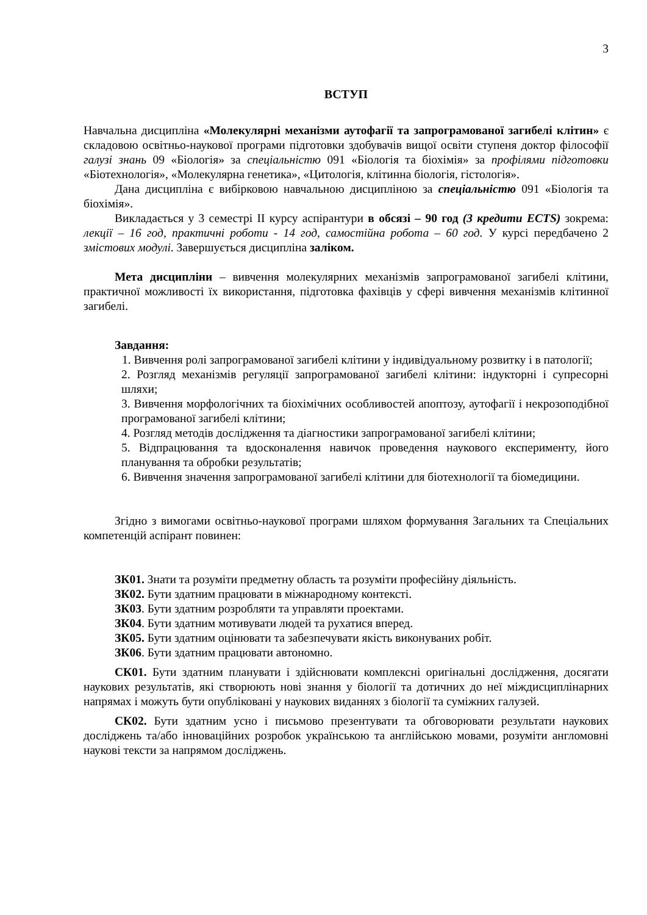3
ВСТУП
Навчальна дисципліна «Молекулярні механізми аутофагії та запрограмованої загибелі клітин» є складовою освітньо-наукової програми підготовки здобувачів вищої освіти ступеня доктор філософії галузі знань 09 «Біологія» за спеціальністю 091 «Біологія та біохімія» за профілями підготовки «Біотехнологія», «Молекулярна генетика», «Цитологія, клітинна біологія, гістологія».
Дана дисципліна є вибірковою навчальною дисципліною за спеціальністю 091 «Біологія та біохімія».
Викладається у 3 семестрі ІІ курсу аспірантури в обсязі – 90 год (3 кредити ECTS) зокрема: лекції – 16 год, практичні роботи - 14 год, самостійна робота – 60 год. У курсі передбачено 2 змістових модулі. Завершується дисципліна заліком.
Мета дисципліни – вивчення молекулярних механізмів запрограмованої загибелі клітини, практичної можливості їх використання, підготовка фахівців у сфері вивчення механізмів клітинної загибелі.
Завдання:
1. Вивчення ролі запрограмованої загибелі клітини у індивідуальному розвитку і в патології;
2. Розгляд механізмів регуляції запрограмованої загибелі клітини: індукторні і супресорні шляхи;
3. Вивчення морфологічних та біохімічних особливостей апоптозу, аутофагії і некрозоподібної програмованої загибелі клітини;
4. Розгляд методів дослідження та діагностики запрограмованої загибелі клітини;
5. Відпрацювання та вдосконалення навичок проведення наукового експерименту, його планування та обробки результатів;
6. Вивчення значення запрограмованої загибелі клітини для біотехнології та біомедицини.
Згідно з вимогами освітньо-наукової програми шляхом формування Загальних та Спеціальних компетенцій аспірант повинен:
ЗК01. Знати та розуміти предметну область та розуміти професійну діяльність.
ЗК02. Бути здатним працювати в міжнародному контексті.
ЗК03. Бути здатним розробляти та управляти проектами.
ЗК04. Бути здатним мотивувати людей та рухатися вперед.
ЗК05. Бути здатним оцінювати та забезпечувати якість виконуваних робіт.
ЗК06. Бути здатним працювати автономно.
СК01. Бути здатним планувати і здійснювати комплексні оригінальні дослідження, досягати наукових результатів, які створюють нові знання у біології та дотичних до неї міждисциплінарних напрямах і можуть бути опубліковані у наукових виданнях з біології та суміжних галузей.
СК02. Бути здатним усно і письмово презентувати та обговорювати результати наукових досліджень та/або інноваційних розробок українською та англійською мовами, розуміти англомовні наукові тексти за напрямом досліджень.